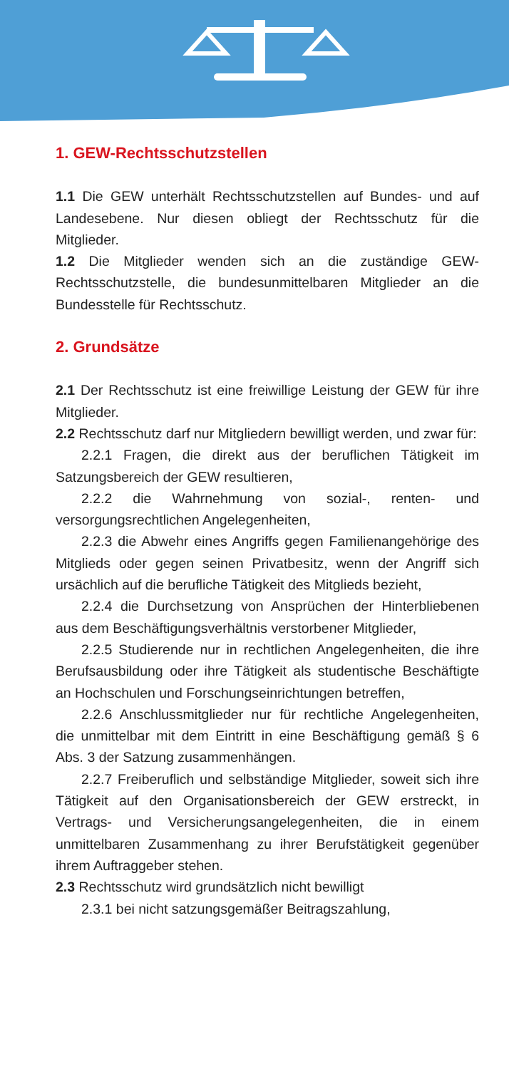1. GEW-Rechtsschutzstellen
1.1 Die GEW unterhält Rechtsschutzstellen auf Bundes- und auf Landesebene. Nur diesen obliegt der Rechtsschutz für die Mitglieder.
1.2 Die Mitglieder wenden sich an die zuständige GEW-Rechtsschutzstelle, die bundesunmittelbaren Mitglieder an die Bundesstelle für Rechtsschutz.
2. Grundsätze
2.1 Der Rechtsschutz ist eine freiwillige Leistung der GEW für ihre Mitglieder.
2.2 Rechtsschutz darf nur Mitgliedern bewilligt werden, und zwar für:
2.2.1 Fragen, die direkt aus der beruflichen Tätigkeit im Satzungsbereich der GEW resultieren,
2.2.2 die Wahrnehmung von sozial-, renten- und versorgungsrechtlichen Angelegenheiten,
2.2.3 die Abwehr eines Angriffs gegen Familienangehörige des Mitglieds oder gegen seinen Privatbesitz, wenn der Angriff sich ursächlich auf die berufliche Tätigkeit des Mitglieds bezieht,
2.2.4 die Durchsetzung von Ansprüchen der Hinterbliebenen aus dem Beschäftigungsverhältnis verstorbener Mitglieder,
2.2.5 Studierende nur in rechtlichen Angelegenheiten, die ihre Berufsausbildung oder ihre Tätigkeit als studentische Beschäftigte an Hochschulen und Forschungseinrichtungen betreffen,
2.2.6 Anschlussmitglieder nur für rechtliche Angelegenheiten, die unmittelbar mit dem Eintritt in eine Beschäftigung gemäß § 6 Abs. 3 der Satzung zusammenhängen.
2.2.7 Freiberuflich und selbständige Mitglieder, soweit sich ihre Tätigkeit auf den Organisationsbereich der GEW erstreckt, in Vertrags- und Versicherungsangelegenheiten, die in einem unmittelbaren Zusammenhang zu ihrer Berufstätigkeit gegenüber ihrem Auftraggeber stehen.
2.3 Rechtsschutz wird grundsätzlich nicht bewilligt
2.3.1 bei nicht satzungsgemäßer Beitragszahlung,